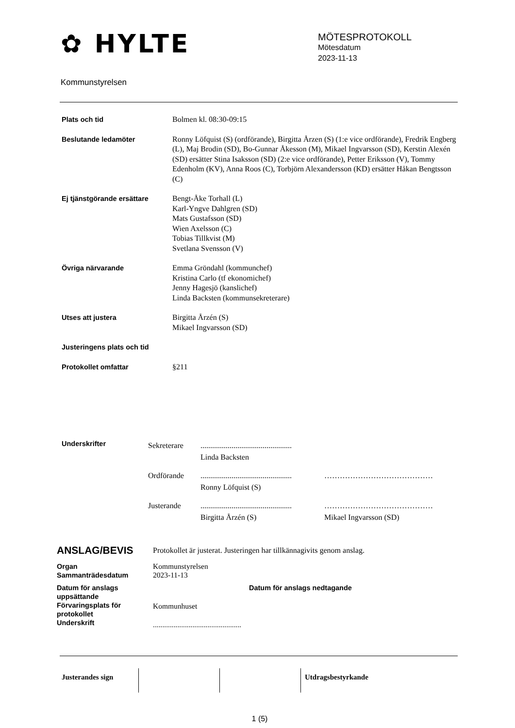✿ HYLTE
Kommunstyrelsen
MÖTESPROTOKOLL
Mötesdatum
2023-11-13
Plats och tid Bolmen kl. 08:30-09:15
Beslutande ledamöter Ronny Löfquist (S) (ordförande), Birgitta Årzen (S) (1:e vice ordförande), Fredrik Engberg (L), Maj Brodin (SD), Bo-Gunnar Åkesson (M), Mikael Ingvarsson (SD), Kerstin Alexén (SD) ersätter Stina Isaksson (SD) (2:e vice ordförande), Petter Eriksson (V), Tommy Edenholm (KV), Anna Roos (C), Torbjörn Alexandersson (KD) ersätter Håkan Bengtsson (C)
Ej tjänstgörande ersättare Bengt-Åke Torhall (L)
Karl-Yngve Dahlgren (SD)
Mats Gustafsson (SD)
Wien Axelsson (C)
Tobias Tillkvist (M)
Svetlana Svensson (V)
Övriga närvarande Emma Gröndahl (kommunchef)
Kristina Carlo (tf ekonomichef)
Jenny Hagesjö (kanslichef)
Linda Backsten (kommunsekreterare)
Utses att justera Birgitta Årzén (S)
Mikael Ingvarsson (SD)
Justeringens plats och tid
Protokollet omfattar §211
Underskrifter
Sekreterare ...............................................
Linda Backsten
Ordförande ...............................................
Ronny Löfquist (S)
……………………………………
Justerande ...............................................
Birgitta Årzén (S)
……………………………………
Mikael Ingvarsson (SD)
ANSLAG/BEVIS
Protokollet är justerat. Justeringen har tillkännagivits genom anslag.
Organ
Sammanträdesdatum
Kommunstyrelsen
2023-11-13
Datum för anslags uppsättande
Datum för anslags nedtagande Förvaringsplats för protokollet
Kommunhuset
Underskrift
...............................................
Justerandes sign Utdragsbestyrkande
1 (5)